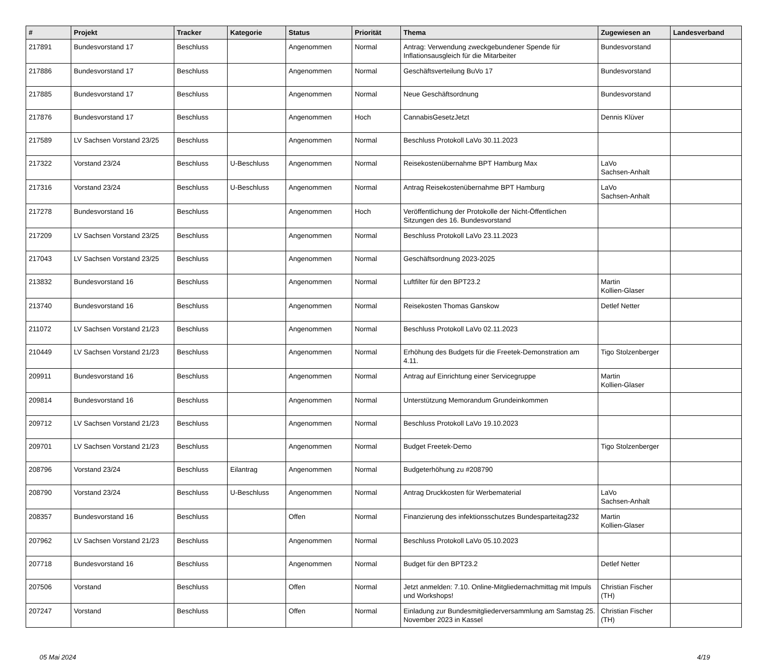| # | Projekt | Tracker | Kategorie | Status | Priorität | Thema | Zugewiesen an | Landesverband |
| --- | --- | --- | --- | --- | --- | --- | --- | --- |
| 217891 | Bundesvorstand 17 | Beschluss | | Angenommen | Normal | Antrag: Verwendung zweckgebundener Spende für Inflationsausgleich für die Mitarbeiter | Bundesvorstand | |
| 217886 | Bundesvorstand 17 | Beschluss | | Angenommen | Normal | Geschäftsverteilung BuVo 17 | Bundesvorstand | |
| 217885 | Bundesvorstand 17 | Beschluss | | Angenommen | Normal | Neue Geschäftsordnung | Bundesvorstand | |
| 217876 | Bundesvorstand 17 | Beschluss | | Angenommen | Hoch | CannabisGesetzJetzt | Dennis Klüver | |
| 217589 | LV Sachsen Vorstand 23/25 | Beschluss | | Angenommen | Normal | Beschluss Protokoll LaVo 30.11.2023 | | |
| 217322 | Vorstand 23/24 | Beschluss | U-Beschluss | Angenommen | Normal | Reisekostenübernahme BPT Hamburg Max | LaVo Sachsen-Anhalt | |
| 217316 | Vorstand 23/24 | Beschluss | U-Beschluss | Angenommen | Normal | Antrag Reisekostenübernahme BPT Hamburg | LaVo Sachsen-Anhalt | |
| 217278 | Bundesvorstand 16 | Beschluss | | Angenommen | Hoch | Veröffentlichung der Protokolle der Nicht-Öffentlichen Sitzungen des 16. Bundesvorstand | | |
| 217209 | LV Sachsen Vorstand 23/25 | Beschluss | | Angenommen | Normal | Beschluss Protokoll LaVo 23.11.2023 | | |
| 217043 | LV Sachsen Vorstand 23/25 | Beschluss | | Angenommen | Normal | Geschäftsordnung 2023-2025 | | |
| 213832 | Bundesvorstand 16 | Beschluss | | Angenommen | Normal | Luftfilter für den BPT23.2 | Martin Kollien-Glaser | |
| 213740 | Bundesvorstand 16 | Beschluss | | Angenommen | Normal | Reisekosten Thomas Ganskow | Detlef Netter | |
| 211072 | LV Sachsen Vorstand 21/23 | Beschluss | | Angenommen | Normal | Beschluss Protokoll LaVo 02.11.2023 | | |
| 210449 | LV Sachsen Vorstand 21/23 | Beschluss | | Angenommen | Normal | Erhöhung des Budgets für die Freetek-Demonstration am 4.11. | Tigo Stolzenberger | |
| 209911 | Bundesvorstand 16 | Beschluss | | Angenommen | Normal | Antrag auf Einrichtung einer Servicegruppe | Martin Kollien-Glaser | |
| 209814 | Bundesvorstand 16 | Beschluss | | Angenommen | Normal | Unterstützung Memorandum Grundeinkommen | | |
| 209712 | LV Sachsen Vorstand 21/23 | Beschluss | | Angenommen | Normal | Beschluss Protokoll LaVo 19.10.2023 | | |
| 209701 | LV Sachsen Vorstand 21/23 | Beschluss | | Angenommen | Normal | Budget Freetek-Demo | Tigo Stolzenberger | |
| 208796 | Vorstand 23/24 | Beschluss | Eilantrag | Angenommen | Normal | Budgeterhöhung zu #208790 | | |
| 208790 | Vorstand 23/24 | Beschluss | U-Beschluss | Angenommen | Normal | Antrag Druckkosten für Werbematerial | LaVo Sachsen-Anhalt | |
| 208357 | Bundesvorstand 16 | Beschluss | | Offen | Normal | Finanzierung des infektionsschutzes Bundesparteitag232 | Martin Kollien-Glaser | |
| 207962 | LV Sachsen Vorstand 21/23 | Beschluss | | Angenommen | Normal | Beschluss Protokoll LaVo 05.10.2023 | | |
| 207718 | Bundesvorstand 16 | Beschluss | | Angenommen | Normal | Budget für den BPT23.2 | Detlef Netter | |
| 207506 | Vorstand | Beschluss | | Offen | Normal | Jetzt anmelden: 7.10. Online-Mitgliedernachmittag mit Impuls und Workshops! | Christian Fischer (TH) | |
| 207247 | Vorstand | Beschluss | | Offen | Normal | Einladung zur Bundesmitgliederversammlung am Samstag 25. November 2023 in Kassel | Christian Fischer (TH) | |
05 Mai 2024 4/19